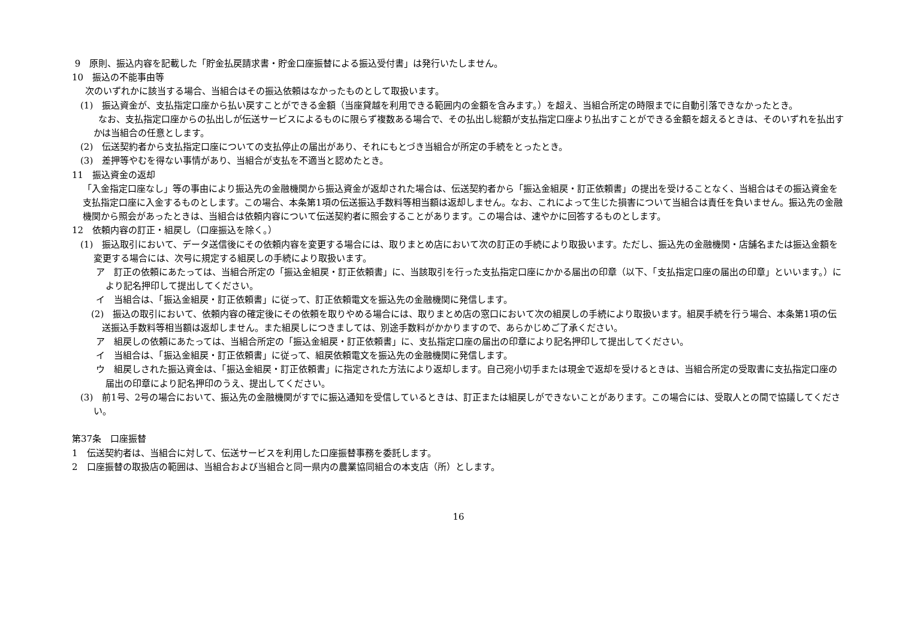9　原則、振込内容を記載した「貯金払戻請求書・貯金口座振替による振込受付書」は発行いたしません。
10　振込の不能事由等
次のいずれかに該当する場合、当組合はその振込依頼はなかったものとして取扱います。
(1)　振込資金が、支払指定口座から払い戻すことができる金額（当座貸越を利用できる範囲内の金額を含みます。）を超え、当組合所定の時限までに自動引落できなかったとき。
　　なお、支払指定口座からの払出しが伝送サービスによるものに限らず複数ある場合で、その払出し総額が支払指定口座より払出すことができる金額を超えるときは、そのいずれを払出すかは当組合の任意とします。
(2)　伝送契約者から支払指定口座についての支払停止の届出があり、それにもとづき当組合が所定の手続をとったとき。
(3)　差押等やむを得ない事情があり、当組合が支払を不適当と認めたとき。
11　振込資金の返却
「入金指定口座なし」等の事由により振込先の金融機関から振込資金が返却された場合は、伝送契約者から「振込金組戻・訂正依頼書」の提出を受けることなく、当組合はその振込資金を支払指定口座に入金するものとします。この場合、本条第1項の伝送振込手数料等相当額は返却しません。なお、これによって生じた損害について当組合は責任を負いません。振込先の金融機関から照会があったときは、当組合は依頼内容について伝送契約者に照会することがあります。この場合は、速やかに回答するものとします。
12　依頼内容の訂正・組戻し（口座振込を除く。）
(1)　振込取引において、データ送信後にその依頼内容を変更する場合には、取りまとめ店において次の訂正の手続により取扱います。ただし、振込先の金融機関・店舗名または振込金額を変更する場合には、次号に規定する組戻しの手続により取扱います。
ア　訂正の依頼にあたっては、当組合所定の「振込金組戻・訂正依頼書」に、当該取引を行った支払指定口座にかかる届出の印章（以下、「支払指定口座の届出の印章」といいます。）により記名押印して提出してください。
イ　当組合は、「振込金組戻・訂正依頼書」に従って、訂正依頼電文を振込先の金融機関に発信します。
(2)　振込の取引において、依頼内容の確定後にその依頼を取りやめる場合には、取りまとめ店の窓口において次の組戻しの手続により取扱います。組戻手続を行う場合、本条第1項の伝送振込手数料等相当額は返却しません。また組戻しにつきましては、別途手数料がかかりますので、あらかじめご了承ください。
ア　組戻しの依頼にあたっては、当組合所定の「振込金組戻・訂正依頼書」に、支払指定口座の届出の印章により記名押印して提出してください。
イ　当組合は、「振込金組戻・訂正依頼書」に従って、組戻依頼電文を振込先の金融機関に発信します。
ウ　組戻しされた振込資金は、「振込金組戻・訂正依頼書」に指定された方法により返却します。自己宛小切手または現金で返却を受けるときは、当組合所定の受取書に支払指定口座の届出の印章により記名押印のうえ、提出してください。
(3)　前1号、2号の場合において、振込先の金融機関がすでに振込通知を受信しているときは、訂正または組戻しができないことがあります。この場合には、受取人との間で協議してください。
第37条　口座振替
1　伝送契約者は、当組合に対して、伝送サービスを利用した口座振替事務を委託します。
2　口座振替の取扱店の範囲は、当組合および当組合と同一県内の農業協同組合の本支店（所）とします。
16